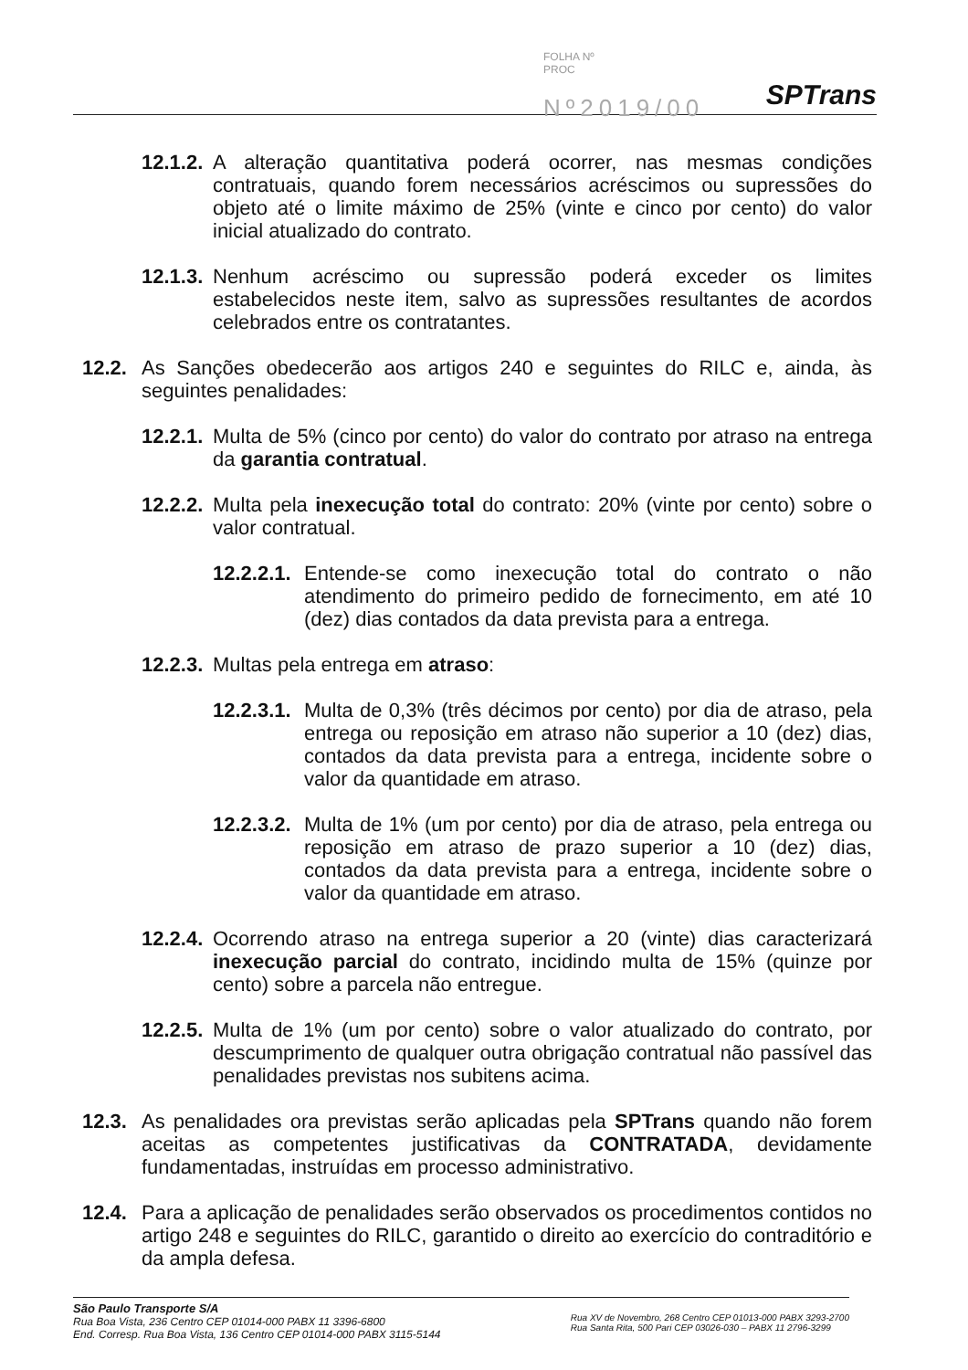FOLHA Nº
PROC
Nº2019/00
SPTrans
12.1.2. A alteração quantitativa poderá ocorrer, nas mesmas condições contratuais, quando forem necessários acréscimos ou supressões do objeto até o limite máximo de 25% (vinte e cinco por cento) do valor inicial atualizado do contrato.
12.1.3. Nenhum acréscimo ou supressão poderá exceder os limites estabelecidos neste item, salvo as supressões resultantes de acordos celebrados entre os contratantes.
12.2. As Sanções obedecerão aos artigos 240 e seguintes do RILC e, ainda, às seguintes penalidades:
12.2.1. Multa de 5% (cinco por cento) do valor do contrato por atraso na entrega da garantia contratual.
12.2.2. Multa pela inexecução total do contrato: 20% (vinte por cento) sobre o valor contratual.
12.2.2.1. Entende-se como inexecução total do contrato o não atendimento do primeiro pedido de fornecimento, em até 10 (dez) dias contados da data prevista para a entrega.
12.2.3. Multas pela entrega em atraso:
12.2.3.1. Multa de 0,3% (três décimos por cento) por dia de atraso, pela entrega ou reposição em atraso não superior a 10 (dez) dias, contados da data prevista para a entrega, incidente sobre o valor da quantidade em atraso.
12.2.3.2. Multa de 1% (um por cento) por dia de atraso, pela entrega ou reposição em atraso de prazo superior a 10 (dez) dias, contados da data prevista para a entrega, incidente sobre o valor da quantidade em atraso.
12.2.4. Ocorrendo atraso na entrega superior a 20 (vinte) dias caracterizará inexecução parcial do contrato, incidindo multa de 15% (quinze por cento) sobre a parcela não entregue.
12.2.5. Multa de 1% (um por cento) sobre o valor atualizado do contrato, por descumprimento de qualquer outra obrigação contratual não passível das penalidades previstas nos subitens acima.
12.3. As penalidades ora previstas serão aplicadas pela SPTrans quando não forem aceitas as competentes justificativas da CONTRATADA, devidamente fundamentadas, instruídas em processo administrativo.
12.4. Para a aplicação de penalidades serão observados os procedimentos contidos no artigo 248 e seguintes do RILC, garantido o direito ao exercício do contraditório e da ampla defesa.
São Paulo Transporte S/A
Rua Boa Vista, 236 Centro CEP 01014-000 PABX 11 3396-6800
End. Corresp. Rua Boa Vista, 136 Centro CEP 01014-000 PABX 3115-5144
Rua XV de Novembro, 268 Centro CEP 01013-000 PABX 3293-2700
Rua Santa Rita, 500 Pari CEP 03026-030 – PABX 11 2796-3299